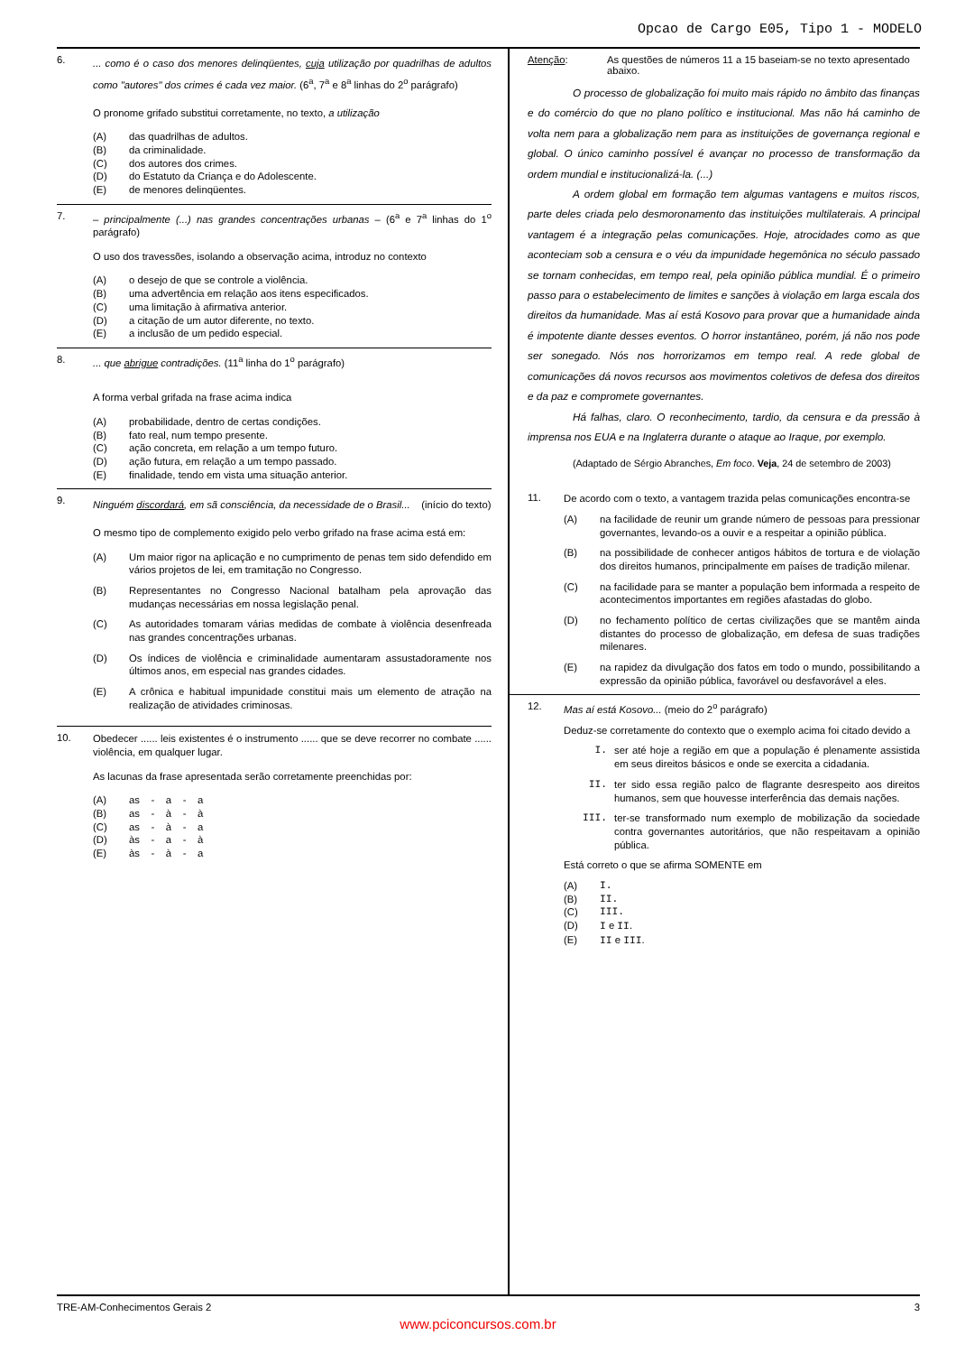Opcao de Cargo E05, Tipo 1 - MODELO
6.
... como é o caso dos menores delinqüentes, cuja utilização por quadrilhas de adultos como "autores" dos crimes é cada vez maior. (6<sup>a</sup>, 7<sup>a</sup> e 8<sup>a</sup> linhas do 2<sup>o</sup> parágrafo)
O pronome grifado substitui corretamente, no texto, a utilização
(A) das quadrilhas de adultos.
(B) da criminalidade.
(C) dos autores dos crimes.
(D) do Estatuto da Criança e do Adolescente.
(E) de menores delinqüentes.
7.
– principalmente (...) nas grandes concentrações urbanas – (6<sup>a</sup> e 7<sup>a</sup> linhas do 1<sup>o</sup> parágrafo)
O uso dos travessões, isolando a observação acima, introduz no contexto
(A) o desejo de que se controle a violência.
(B) uma advertência em relação aos itens especificados.
(C) uma limitação à afirmativa anterior.
(D) a citação de um autor diferente, no texto.
(E) a inclusão de um pedido especial.
8.
... que abrigue contradições. (11<sup>a</sup> linha do 1<sup>o</sup> parágrafo)
A forma verbal grifada na frase acima indica
(A) probabilidade, dentro de certas condições.
(B) fato real, num tempo presente.
(C) ação concreta, em relação a um tempo futuro.
(D) ação futura, em relação a um tempo passado.
(E) finalidade, tendo em vista uma situação anterior.
9.
Ninguém discordará, em sã consciência, da necessidade de o Brasil... (início do texto)
O mesmo tipo de complemento exigido pelo verbo grifado na frase acima está em:
(A) Um maior rigor na aplicação e no cumprimento de penas tem sido defendido em vários projetos de lei, em tramitação no Congresso.
(B) Representantes no Congresso Nacional batalham pela aprovação das mudanças necessárias em nossa legislação penal.
(C) As autoridades tomaram várias medidas de combate à violência desenfreada nas grandes concentrações urbanas.
(D) Os índices de violência e criminalidade aumentaram assustadoramente nos últimos anos, em especial nas grandes cidades.
(E) A crônica e habitual impunidade constitui mais um elemento de atração na realização de atividades criminosas.
10.
Obedecer ...... leis existentes é o instrumento ...... que se deve recorrer no combate ...... violência, em qualquer lugar.
As lacunas da frase apresentada serão corretamente preenchidas por:
(A) as - a - a
(B) as - à - à
(C) as - à - a
(D) às - a - à
(E) às - à - a
Atenção: As questões de números 11 a 15 baseiam-se no texto apresentado abaixo.
O processo de globalização foi muito mais rápido no âmbito das finanças e do comércio do que no plano político e institucional. Mas não há caminho de volta nem para a globalização nem para as instituições de governança regional e global. O único caminho possível é avançar no processo de transformação da ordem mundial e institucionalizá-la. (...)
A ordem global em formação tem algumas vantagens e muitos riscos, parte deles criada pelo desmoronamento das instituições multilaterais. A principal vantagem é a integração pelas comunicações. Hoje, atrocidades como as que aconteciam sob a censura e o véu da impunidade hegemônica no século passado se tornam conhecidas, em tempo real, pela opinião pública mundial. É o primeiro passo para o estabelecimento de limites e sanções à violação em larga escala dos direitos da humanidade. Mas aí está Kosovo para provar que a humanidade ainda é impotente diante desses eventos. O horror instantâneo, porém, já não nos pode ser sonegado. Nós nos horrorizamos em tempo real. A rede global de comunicações dá novos recursos aos movimentos coletivos de defesa dos direitos e da paz e compromete governantes.
Há falhas, claro. O reconhecimento, tardio, da censura e da pressão à imprensa nos EUA e na Inglaterra durante o ataque ao Iraque, por exemplo.
(Adaptado de Sérgio Abranches, Em foco. Veja, 24 de setembro de 2003)
11.
De acordo com o texto, a vantagem trazida pelas comunicações encontra-se
(A) na facilidade de reunir um grande número de pessoas para pressionar governantes, levando-os a ouvir e a respeitar a opinião pública.
(B) na possibilidade de conhecer antigos hábitos de tortura e de violação dos direitos humanos, principalmente em países de tradição milenar.
(C) na facilidade para se manter a população bem informada a respeito de acontecimentos importantes em regiões afastadas do globo.
(D) no fechamento político de certas civilizações que se mantêm ainda distantes do processo de globalização, em defesa de suas tradições milenares.
(E) na rapidez da divulgação dos fatos em todo o mundo, possibilitando a expressão da opinião pública, favorável ou desfavorável a eles.
12.
Mas aí está Kosovo... (meio do 2<sup>o</sup> parágrafo)
Deduz-se corretamente do contexto que o exemplo acima foi citado devido a
I. ser até hoje a região em que a população é plenamente assistida em seus direitos básicos e onde se exercita a cidadania.
II. ter sido essa região palco de flagrante desrespeito aos direitos humanos, sem que houvesse interferência das demais nações.
III. ter-se transformado num exemplo de mobilização da sociedade contra governantes autoritários, que não respeitavam a opinião pública.
Está correto o que se afirma SOMENTE em
(A) I.
(B) II.
(C) III.
(D) I e II.
(E) II e III.
TRE-AM-Conhecimentos Gerais 2 3
www.pciconcursos.com.br